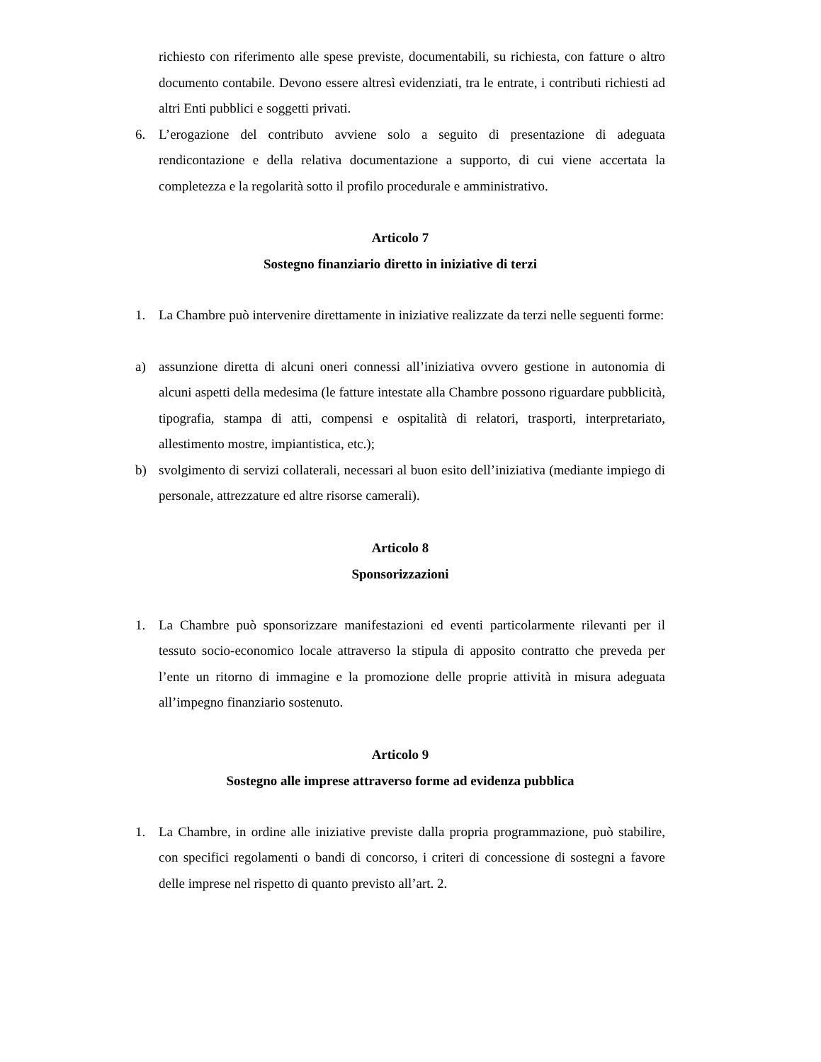richiesto con riferimento alle spese previste, documentabili, su richiesta, con fatture o altro documento contabile. Devono essere altresì evidenziati, tra le entrate, i contributi richiesti ad altri Enti pubblici e soggetti privati.
6. L’erogazione del contributo avviene solo a seguito di presentazione di adeguata rendicontazione e della relativa documentazione a supporto, di cui viene accertata la completezza e la regolarità sotto il profilo procedurale e amministrativo.
Articolo 7
Sostegno finanziario diretto in iniziative di terzi
1. La Chambre può intervenire direttamente in iniziative realizzate da terzi nelle seguenti forme:
a) assunzione diretta di alcuni oneri connessi all’iniziativa ovvero gestione in autonomia di alcuni aspetti della medesima (le fatture intestate alla Chambre possono riguardare pubblicità, tipografia, stampa di atti, compensi e ospitalità di relatori, trasporti, interpretariato, allestimento mostre, impiantistica, etc.);
b) svolgimento di servizi collaterali, necessari al buon esito dell’iniziativa (mediante impiego di personale, attrezzature ed altre risorse camerali).
Articolo 8
Sponsorizzazioni
1. La Chambre può sponsorizzare manifestazioni ed eventi particolarmente rilevanti per il tessuto socio-economico locale attraverso la stipula di apposito contratto che preveda per l’ente un ritorno di immagine e la promozione delle proprie attività in misura adeguata all’impegno finanziario sostenuto.
Articolo 9
Sostegno alle imprese attraverso forme ad evidenza pubblica
1. La Chambre, in ordine alle iniziative previste dalla propria programmazione, può stabilire, con specifici regolamenti o bandi di concorso, i criteri di concessione di sostegni a favore delle imprese nel rispetto di quanto previsto all’art. 2.